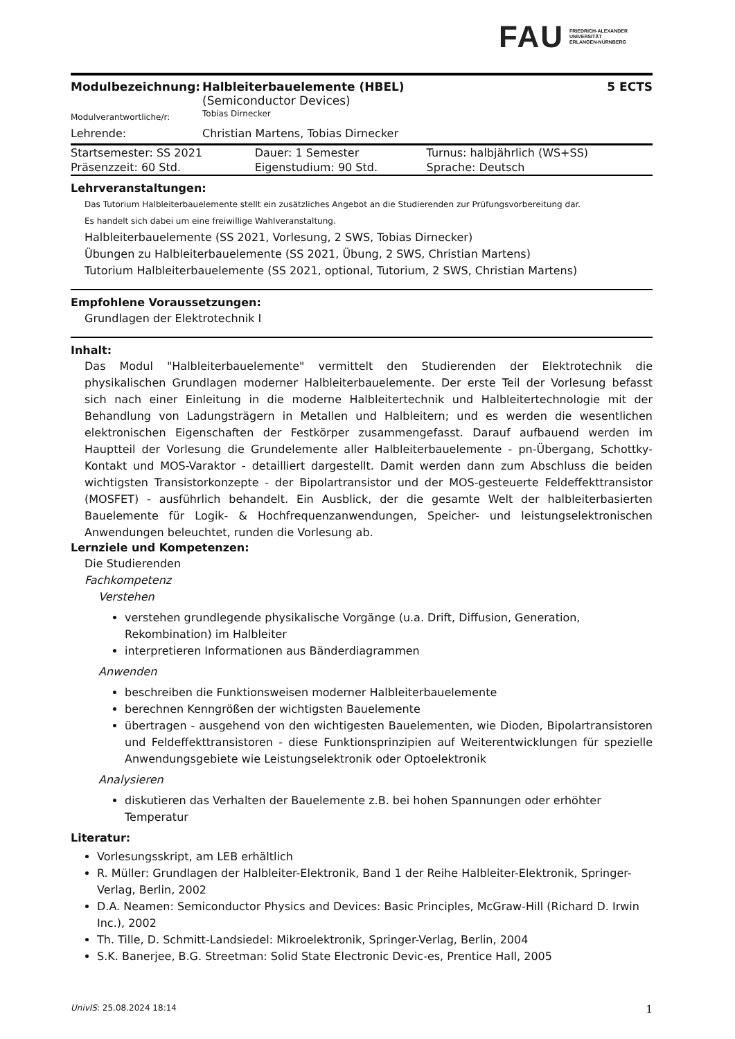FAU FRIEDRICH-ALEXANDER
UNIVERSITÄT
ERLANGEN-NÜRNBERG
| Modulbezeichnung: | Halbleiterbauelemente (HBEL) (Semiconductor Devices) | 5 ECTS |
| Modulverantwortliche/r: | Tobias Dirnecker | |
| Lehrende: | Christian Martens, Tobias Dirnecker | |
| Startsemester: SS 2021 | Dauer: 1 Semester | Turnus: halbjährlich (WS+SS) |
| Präsenzzeit: 60 Std. | Eigenstudium: 90 Std. | Sprache: Deutsch |
Lehrveranstaltungen:
Das Tutorium Halbleiterbauelemente stellt ein zusätzliches Angebot an die Studierenden zur Prüfungsvorbereitung dar.
Es handelt sich dabei um eine freiwillige Wahlveranstaltung.
Halbleiterbauelemente (SS 2021, Vorlesung, 2 SWS, Tobias Dirnecker)
Übungen zu Halbleiterbauelemente (SS 2021, Übung, 2 SWS, Christian Martens)
Tutorium Halbleiterbauelemente (SS 2021, optional, Tutorium, 2 SWS, Christian Martens)
Empfohlene Voraussetzungen:
Grundlagen der Elektrotechnik I
Inhalt:
Das Modul "Halbleiterbauelemente" vermittelt den Studierenden der Elektrotechnik die physikalischen Grundlagen moderner Halbleiterbauelemente. Der erste Teil der Vorlesung befasst sich nach einer Einleitung in die moderne Halbleitertechnik und Halbleitertechnologie mit der Behandlung von Ladungsträgern in Metallen und Halbleitern; und es werden die wesentlichen elektronischen Eigenschaften der Festkörper zusammengefasst. Darauf aufbauend werden im Hauptteil der Vorlesung die Grundelemente aller Halbleiterbauelemente - pn-Übergang, Schottky-Kontakt und MOS-Varaktor - detailliert dargestellt. Damit werden dann zum Abschluss die beiden wichtigsten Transistorkonzepte - der Bipolartransistor und der MOS-gesteuerte Feldeffekttransistor (MOSFET) - ausführlich behandelt. Ein Ausblick, der die gesamte Welt der halbleiterbasierten Bauelemente für Logik- & Hochfrequenzanwendungen, Speicher- und leistungselektronischen Anwendungen beleuchtet, runden die Vorlesung ab.
Lernziele und Kompetenzen:
Die Studierenden
Fachkompetenz
Verstehen
verstehen grundlegende physikalische Vorgänge (u.a. Drift, Diffusion, Generation, Rekombination) im Halbleiter
interpretieren Informationen aus Bänderdiagrammen
Anwenden
beschreiben die Funktionsweisen moderner Halbleiterbauelemente
berechnen Kenngrößen der wichtigsten Bauelemente
übertragen - ausgehend von den wichtigesten Bauelementen, wie Dioden, Bipolartransistoren und Feldeffekttransistoren - diese Funktionsprinzipien auf Weiterentwicklungen für spezielle Anwendungsgebiete wie Leistungselektronik oder Optoelektronik
Analysieren
diskutieren das Verhalten der Bauelemente z.B. bei hohen Spannungen oder erhöhter Temperatur
Literatur:
Vorlesungsskript, am LEB erhältlich
R. Müller: Grundlagen der Halbleiter-Elektronik, Band 1 der Reihe Halbleiter-Elektronik, Springer-Verlag, Berlin, 2002
D.A. Neamen: Semiconductor Physics and Devices: Basic Principles, McGraw-Hill (Richard D. Irwin Inc.), 2002
Th. Tille, D. Schmitt-Landsiedel: Mikroelektronik, Springer-Verlag, Berlin, 2004
S.K. Banerjee, B.G. Streetman: Solid State Electronic Devic-es, Prentice Hall, 2005
UnivIS: 25.08.2024 18:14 1